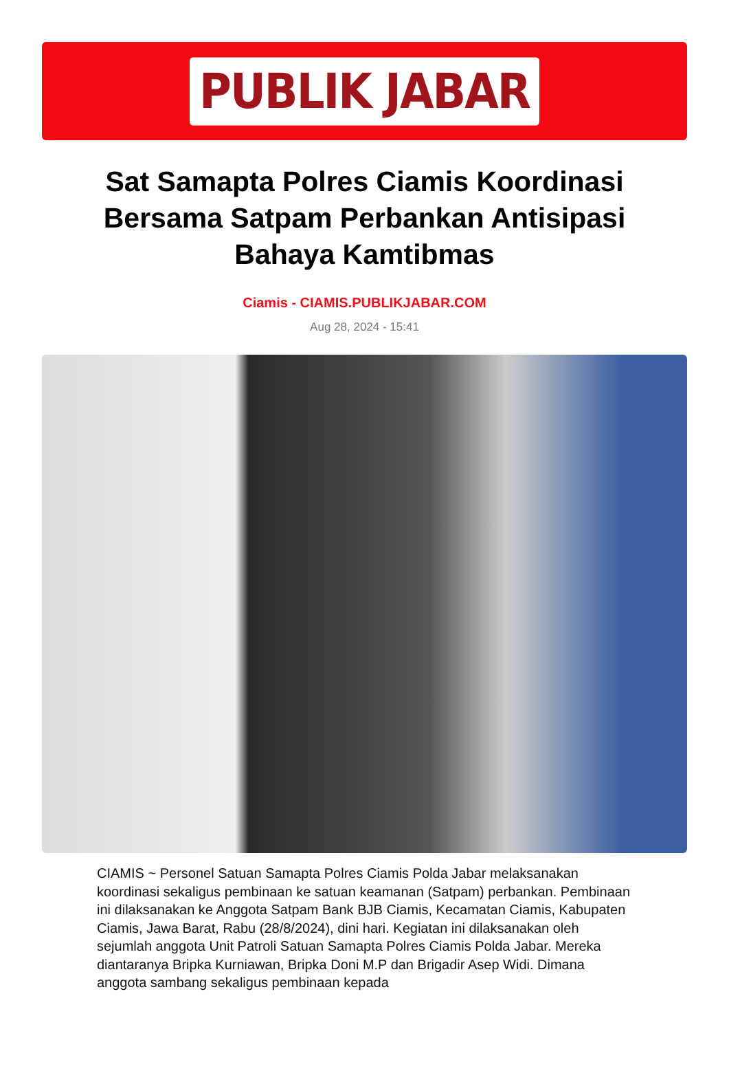PUBLIK JABAR
Sat Samapta Polres Ciamis Koordinasi Bersama Satpam Perbankan Antisipasi Bahaya Kamtibmas
Ciamis - CIAMIS.PUBLIKJABAR.COM
Aug 28, 2024 - 15:41
CIAMIS ~ Personel Satuan Samapta Polres Ciamis Polda Jabar melaksanakan koordinasi sekaligus pembinaan ke satuan keamanan (Satpam) perbankan. Pembinaan ini dilaksanakan ke Anggota Satpam Bank BJB Ciamis, Kecamatan Ciamis, Kabupaten Ciamis, Jawa Barat, Rabu (28/8/2024), dini hari. Kegiatan ini dilaksanakan oleh sejumlah anggota Unit Patroli Satuan Samapta Polres Ciamis Polda Jabar. Mereka diantaranya Bripka Kurniawan, Bripka Doni M.P dan Brigadir Asep Widi. Dimana anggota sambang sekaligus pembinaan kepada